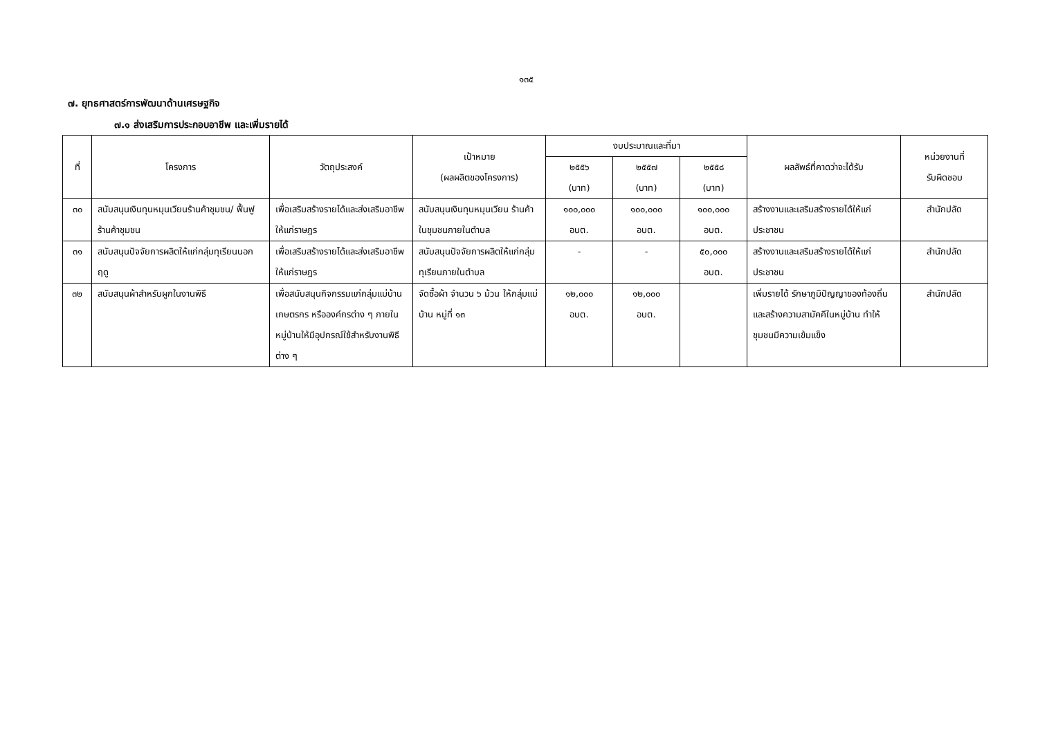๑๓๕
๗. ยุทธศาสตร์การพัฒนาด้านเศรษฐกิจ
๗.๑ ส่งเสริมการประกอบอาชีพ และเพิ่มรายได้
| ที่ | โครงการ | วัตถุประสงค์ | เป้าหมาย (ผลผลิตของโครงการ) | งบประมาณและที่มา | | | ผลลัพธ์ที่คาดว่าจะได้รับ | หน่วยงานที่ รับผิดชอบ |
| --- | --- | --- | --- | --- | --- | --- | --- | --- |
| | | | | ๒๕๕๖ (บาท) | ๒๕๕๗ (บาท) | ๒๕๕๘ (บาท) | | |
| ๓๐ | สนับสนุนเงินทุนหมุนเวียนร้านค้าชุมชน/ ฟื้นฟูร้านค้าชุมชน | เพื่อเสริมสร้างรายได้และส่งเสริมอาชีพให้แก่ราษฎร | สนับสนุนเงินทุนหมุนเวียน ร้านค้าในชุมชนภายในตำบล | ๑๐๐,๐๐๐ อบต. | ๑๐๐,๐๐๐ อบต. | ๑๐๐,๐๐๐ อบต. | สร้างงานและเสริมสร้างรายได้ให้แก่ประชาชน | สำนักปลัด |
| ๓๑ | สนับสนุนปัจจัยการผลิตให้แก่กลุ่มทุเรียนนอกฤดู | เพื่อเสริมสร้างรายได้และส่งเสริมอาชีพให้แก่ราษฎร | สนับสนุนปัจจัยการผลิตให้แก่กลุ่มทุเรียนภายในตำบล | - | - | ๕๐,๐๐๐ อบต. | สร้างงานและเสริมสร้างรายได้ให้แก่ประชาชน | สำนักปลัด |
| ๓๒ | สนับสนุนผ้าสำหรับผูกในงานพิธี | เพื่อสนับสนุนกิจกรรมแก่กลุ่มแม่บ้านเกษตรกร หรือองค์กรต่าง ๆ ภายในหมู่บ้านให้มีอุปกรณ์ใช้สำหรับงานพิธีต่าง ๆ | จัดซื้อผ้า จำนวน ๖ ม้วน ให้กลุ่มแม่บ้าน หมู่ที่ ๑๓ | ๑๒,๐๐๐ อบต. | ๑๒,๐๐๐ อบต. | | เพิ่มรายได้ รักษาภูมิปัญญาของท้องถิ่นและสร้างความสามัคคีในหมู่บ้าน ทำให้ชุมชนมีความเข้มแข็ง | สำนักปลัด |